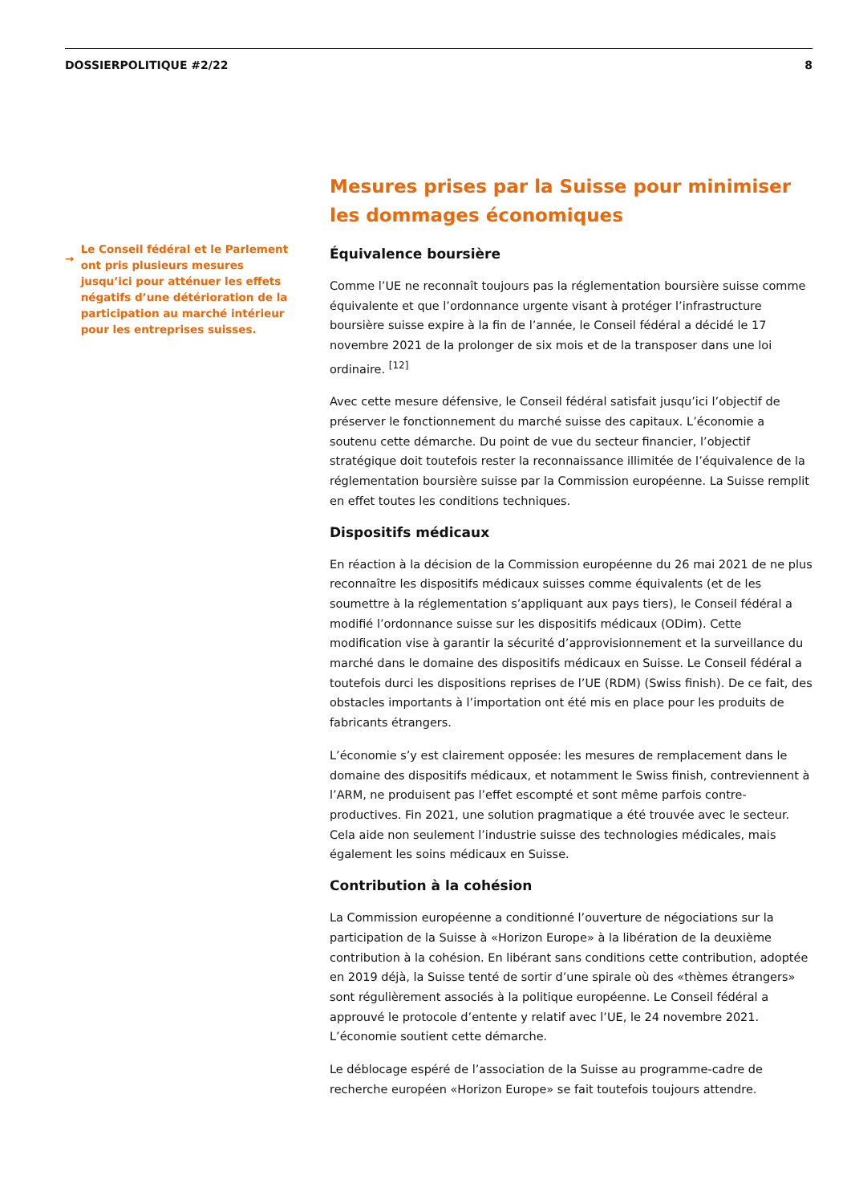DOSSIERPOLITIQUE #2/22 8
→
Le Conseil fédéral et le Parlement ont pris plusieurs mesures jusqu’ici pour atténuer les effets négatifs d’une détérioration de la participation au marché intérieur pour les entreprises suisses.
Mesures prises par la Suisse pour minimiser les dommages économiques
Équivalence boursière
Comme l’UE ne reconnaît toujours pas la réglementation boursière suisse comme équivalente et que l’ordonnance urgente visant à protéger l’infrastructure boursière suisse expire à la fin de l’année, le Conseil fédéral a décidé le 17 novembre 2021 de la prolonger de six mois et de la transposer dans une loi ordinaire. <sup>[12]</sup>
Avec cette mesure défensive, le Conseil fédéral satisfait jusqu’ici l’objectif de préserver le fonctionnement du marché suisse des capitaux. L’économie a soutenu cette démarche. Du point de vue du secteur financier, l’objectif stratégique doit toutefois rester la reconnaissance illimitée de l’équivalence de la réglementation boursière suisse par la Commission européenne. La Suisse remplit en effet toutes les conditions techniques.
Dispositifs médicaux
En réaction à la décision de la Commission européenne du 26 mai 2021 de ne plus reconnaître les dispositifs médicaux suisses comme équivalents (et de les soumettre à la réglementation s’appliquant aux pays tiers), le Conseil fédéral a modifié l’ordonnance suisse sur les dispositifs médicaux (ODim). Cette modification vise à garantir la sécurité d’approvisionnement et la surveillance du marché dans le domaine des dispositifs médicaux en Suisse. Le Conseil fédéral a toutefois durci les dispositions reprises de l’UE (RDM) (Swiss finish). De ce fait, des obstacles importants à l’importation ont été mis en place pour les produits de fabricants étrangers.
L’économie s’y est clairement opposée: les mesures de remplacement dans le domaine des dispositifs médicaux, et notamment le Swiss finish, contreviennent à l’ARM, ne produisent pas l’effet escompté et sont même parfois contre-productives. Fin 2021, une solution pragmatique a été trouvée avec le secteur. Cela aide non seulement l’industrie suisse des technologies médicales, mais également les soins médicaux en Suisse.
Contribution à la cohésion
La Commission européenne a conditionné l’ouverture de négociations sur la participation de la Suisse à «Horizon Europe» à la libération de la deuxième contribution à la cohésion. En libérant sans conditions cette contribution, adoptée en 2019 déjà, la Suisse tenté de sortir d’une spirale où des «thèmes étrangers» sont régulièrement associés à la politique européenne. Le Conseil fédéral a approuvé le protocole d’entente y relatif avec l’UE, le 24 novembre 2021. L’économie soutient cette démarche.
Le déblocage espéré de l’association de la Suisse au programme-cadre de recherche européen «Horizon Europe» se fait toutefois toujours attendre.